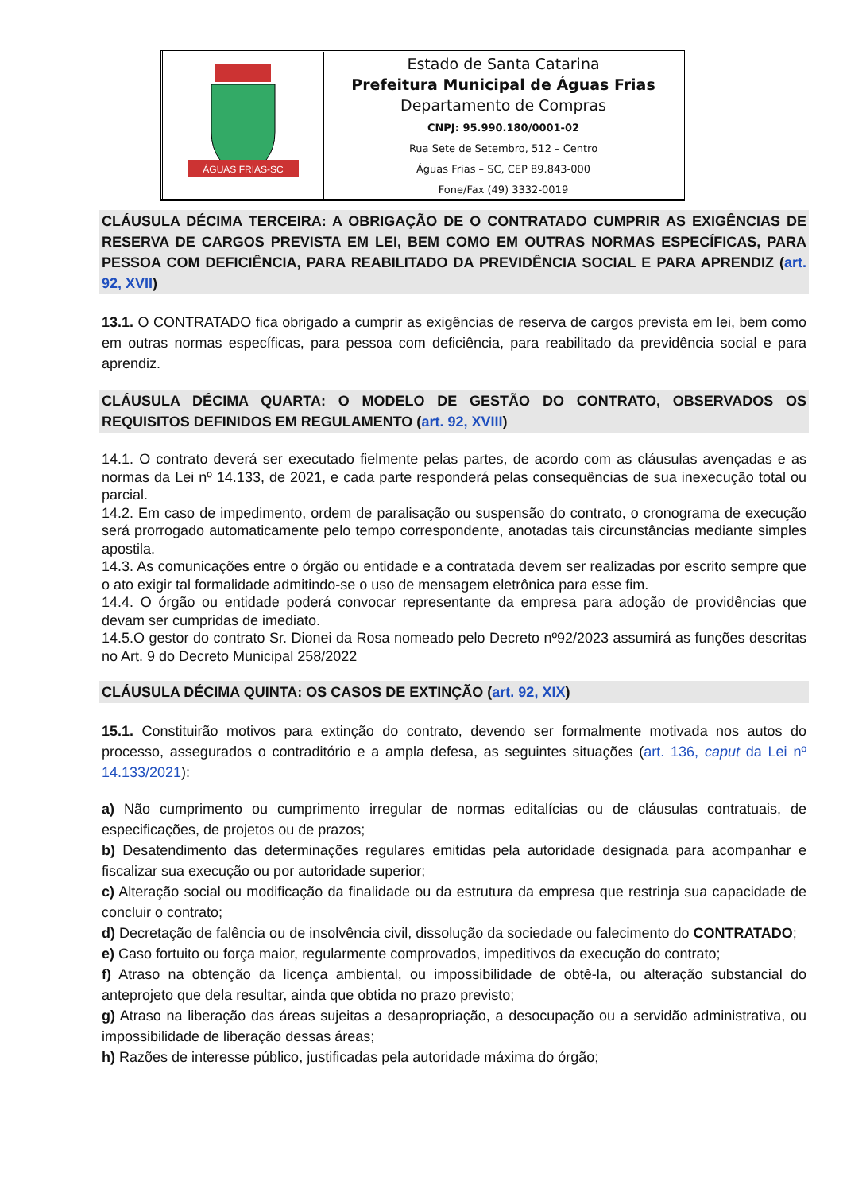| ÁGUAS FRIAS-SC | Estado de Santa Catarina Prefeitura Municipal de Águas Frias Departamento de Compras CNPJ: 95.990.180/0001-02 Rua Sete de Setembro, 512 – Centro Águas Frias – SC, CEP 89.843-000 Fone/Fax (49) 3332-0019 |
CLÁUSULA DÉCIMA TERCEIRA: A OBRIGAÇÃO DE O CONTRATADO CUMPRIR AS EXIGÊNCIAS DE RESERVA DE CARGOS PREVISTA EM LEI, BEM COMO EM OUTRAS NORMAS ESPECÍFICAS, PARA PESSOA COM DEFICIÊNCIA, PARA REABILITADO DA PREVIDÊNCIA SOCIAL E PARA APRENDIZ (art. 92, XVII)
13.1. O CONTRATADO fica obrigado a cumprir as exigências de reserva de cargos prevista em lei, bem como em outras normas específicas, para pessoa com deficiência, para reabilitado da previdência social e para aprendiz.
CLÁUSULA DÉCIMA QUARTA: O MODELO DE GESTÃO DO CONTRATO, OBSERVADOS OS REQUISITOS DEFINIDOS EM REGULAMENTO (art. 92, XVIII)
14.1. O contrato deverá ser executado fielmente pelas partes, de acordo com as cláusulas avençadas e as normas da Lei nº 14.133, de 2021, e cada parte responderá pelas consequências de sua inexecução total ou parcial.
14.2. Em caso de impedimento, ordem de paralisação ou suspensão do contrato, o cronograma de execução será prorrogado automaticamente pelo tempo correspondente, anotadas tais circunstâncias mediante simples apostila.
14.3. As comunicações entre o órgão ou entidade e a contratada devem ser realizadas por escrito sempre que o ato exigir tal formalidade admitindo-se o uso de mensagem eletrônica para esse fim.
14.4. O órgão ou entidade poderá convocar representante da empresa para adoção de providências que devam ser cumpridas de imediato.
14.5.O gestor do contrato Sr. Dionei da Rosa nomeado pelo Decreto nº92/2023 assumirá as funções descritas no Art. 9 do Decreto Municipal 258/2022
CLÁUSULA DÉCIMA QUINTA: OS CASOS DE EXTINÇÃO (art. 92, XIX)
15.1. Constituirão motivos para extinção do contrato, devendo ser formalmente motivada nos autos do processo, assegurados o contraditório e a ampla defesa, as seguintes situações (art. 136, caput da Lei nº 14.133/2021):
a) Não cumprimento ou cumprimento irregular de normas editalícias ou de cláusulas contratuais, de especificações, de projetos ou de prazos;
b) Desatendimento das determinações regulares emitidas pela autoridade designada para acompanhar e fiscalizar sua execução ou por autoridade superior;
c) Alteração social ou modificação da finalidade ou da estrutura da empresa que restrinja sua capacidade de concluir o contrato;
d) Decretação de falência ou de insolvência civil, dissolução da sociedade ou falecimento do CONTRATADO;
e) Caso fortuito ou força maior, regularmente comprovados, impeditivos da execução do contrato;
f) Atraso na obtenção da licença ambiental, ou impossibilidade de obtê-la, ou alteração substancial do anteprojeto que dela resultar, ainda que obtida no prazo previsto;
g) Atraso na liberação das áreas sujeitas a desapropriação, a desocupação ou a servidão administrativa, ou impossibilidade de liberação dessas áreas;
h) Razões de interesse público, justificadas pela autoridade máxima do órgão;